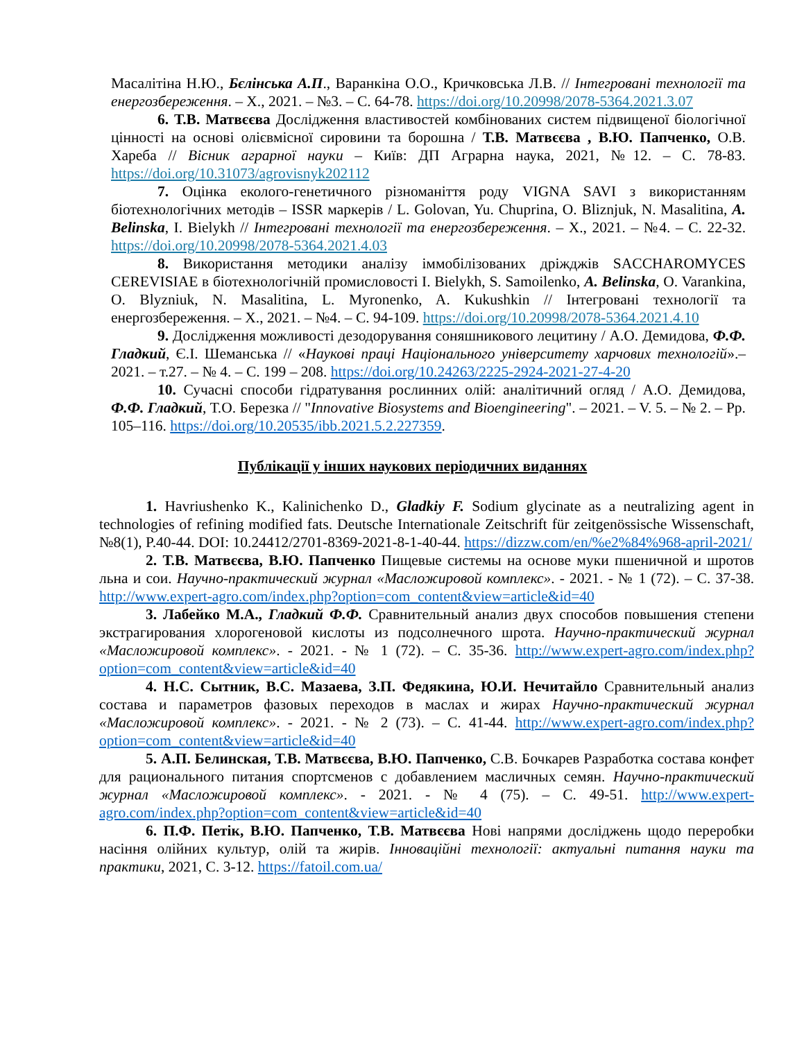Масалітіна Н.Ю., Бєлінська А.П., Варанкіна О.О., Кричковська Л.В. // Інтегровані технології та енергозбереження. – Х., 2021. – №3. – С. 64-78. https://doi.org/10.20998/2078-5364.2021.3.07
6. Т.В. Матвєєва Дослідження властивостей комбінованих систем підвищеної біологічної цінності на основі олієвмісної сировини та борошна / Т.В. Матвєєва , В.Ю. Папченко, О.В. Хареба // Вісник аграрної науки – Київ: ДП Аграрна наука, 2021, №12. – С. 78-83. https://doi.org/10.31073/agrovisnyk202112
7. Оцінка еколого-генетичного різноманіття роду VIGNA SAVI з використанням біотехнологічних методів – ISSR маркерів / L. Golovan, Yu. Chuprina, O. Bliznjuk, N. Masalitina, A. Belinska, I. Bielykh // Інтегровані технології та енергозбереження. – Х., 2021. – №4. – С. 22-32. https://doi.org/10.20998/2078-5364.2021.4.03
8. Використання методики аналізу іммобілізованих дріжджів SACCHAROMYCES CEREVISIAE в біотехнологічній промисловості I. Bielykh, S. Samoilenko, A. Belinska, O. Varankina, O. Blyzniuk, N. Masalitina, L. Myronenko, A. Kukushkin // Інтегровані технології та енергозбереження. – Х., 2021. – №4. – С. 94-109. https://doi.org/10.20998/2078-5364.2021.4.10
9. Дослідження можливості дезодорування соняшникового лецитину / А.О. Демидова, Ф.Ф. Гладкий, Є.І. Шеманська // «Наукові праці Національного університету харчових технологій».– 2021. – т.27. – № 4. – С. 199 – 208. https://doi.org/10.24263/2225-2924-2021-27-4-20
10. Сучасні способи гідратування рослинних олій: аналітичний огляд / А.О. Демидова, Ф.Ф. Гладкий, Т.О. Березка // "Innovative Biosystems and Bioengineering". – 2021. – V. 5. – № 2. – Pp. 105–116. https://doi.org/10.20535/ibb.2021.5.2.227359.
Публікації у інших наукових періодичних виданнях
1. Havriushenko K., Kalinichenko D., Gladkiy F. Sodium glycinate as a neutralizing agent in technologies of refining modified fats. Deutsche Internationale Zeitschrift für zeitgenössische Wissenschaft, №8(1), P.40-44. DOI: 10.24412/2701-8369-2021-8-1-40-44. https://dizzw.com/en/%e2%84%968-april-2021/
2. Т.В. Матвєєва, В.Ю. Папченко Пищевые системы на основе муки пшеничной и шротов льна и сои. Научно-практический журнал «Масложировой комплекс». - 2021. - № 1 (72). – С. 37-38. http://www.expert-agro.com/index.php?option=com_content&view=article&id=40
3. Лабейко М.А., Гладкий Ф.Ф. Сравнительный анализ двух способов повышения степени экстрагирования хлорогеновой кислоты из подсолнечного шрота. Научно-практический журнал «Масложировой комплекс». - 2021. - № 1 (72). – С. 35-36. http://www.expert-agro.com/index.php?option=com_content&view=article&id=40
4. Н.С. Сытник, В.С. Мазаева, З.П. Федякина, Ю.И. Нечитайло Сравнительный анализ состава и параметров фазовых переходов в маслах и жирах Научно-практический журнал «Масложировой комплекс». - 2021. - № 2 (73). – С. 41-44. http://www.expert-agro.com/index.php?option=com_content&view=article&id=40
5. А.П. Белинская, Т.В. Матвєєва, В.Ю. Папченко, С.В. Бочкарев Разработка состава конфет для рационального питания спортсменов с добавлением масличных семян. Научно-практический журнал «Масложировой комплекс». - 2021. - № 4 (75). – С. 49-51. http://www.expert-agro.com/index.php?option=com_content&view=article&id=40
6. П.Ф. Петік, В.Ю. Папченко, Т.В. Матвєєва Нові напрями досліджень щодо переробки насіння олійних культур, олій та жирів. Інноваційні технології: актуальні питання науки та практики, 2021, С. 3-12. https://fatoil.com.ua/